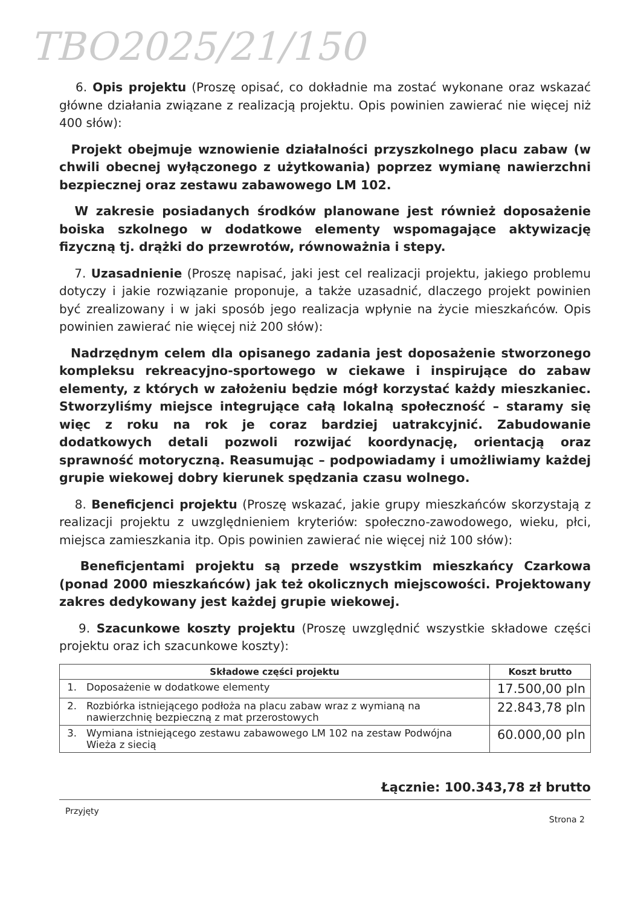TBO2025/21/150
6. Opis projektu (Proszę opisać, co dokładnie ma zostać wykonane oraz wskazać główne działania związane z realizacją projektu. Opis powinien zawierać nie więcej niż 400 słów):
Projekt obejmuje wznowienie działalności przyszkolnego placu zabaw (w chwili obecnej wyłączonego z użytkowania) poprzez wymianę nawierzchni bezpiecznej oraz zestawu zabawowego LM 102.
W zakresie posiadanych środków planowane jest również doposażenie boiska szkolnego w dodatkowe elementy wspomagające aktywizację fizyczną tj. drążki do przewrotów, równoważnia i stepy.
7. Uzasadnienie (Proszę napisać, jaki jest cel realizacji projektu, jakiego problemu dotyczy i jakie rozwiązanie proponuje, a także uzasadnić, dlaczego projekt powinien być zrealizowany i w jaki sposób jego realizacja wpłynie na życie mieszkańców. Opis powinien zawierać nie więcej niż 200 słów):
Nadrzędnym celem dla opisanego zadania jest doposażenie stworzonego kompleksu rekreacyjno-sportowego w ciekawe i inspirujące do zabaw elementy, z których w założeniu będzie mógł korzystać każdy mieszkaniec. Stworzyliśmy miejsce integrujące całą lokalną społeczność – staramy się więc z roku na rok je coraz bardziej uatrakcyjnić. Zabudowanie dodatkowych detali pozwoli rozwijać koordynację, orientacją oraz sprawność motoryczną. Reasumując – podpowiadamy i umożliwiamy każdej grupie wiekowej dobry kierunek spędzania czasu wolnego.
8. Beneficjenci projektu (Proszę wskazać, jakie grupy mieszkańców skorzystają z realizacji projektu z uwzględnieniem kryteriów: społeczno-zawodowego, wieku, płci, miejsca zamieszkania itp. Opis powinien zawierać nie więcej niż 100 słów):
Beneficjentami projektu są przede wszystkim mieszkańcy Czarkowa (ponad 2000 mieszkańców) jak też okolicznych miejscowości. Projektowany zakres dedykowany jest każdej grupie wiekowej.
9. Szacunkowe koszty projektu (Proszę uwzględnić wszystkie składowe części projektu oraz ich szacunkowe koszty):
| Składowe części projektu | | Koszt brutto |
| --- | --- | --- |
| 1. | Doposażenie w dodatkowe elementy | 17.500,00 pln |
| 2. | Rozbiórka istniejącego podłoża na placu zabaw wraz z wymianą na nawierzchnię bezpieczną z mat przerostowych | 22.843,78 pln |
| 3. | Wymiana istniejącego zestawu zabawowego LM 102 na zestaw Podwójna Wieża z siecią | 60.000,00 pln |
Łącznie: 100.343,78 zł brutto
Przyjęty Strona 2